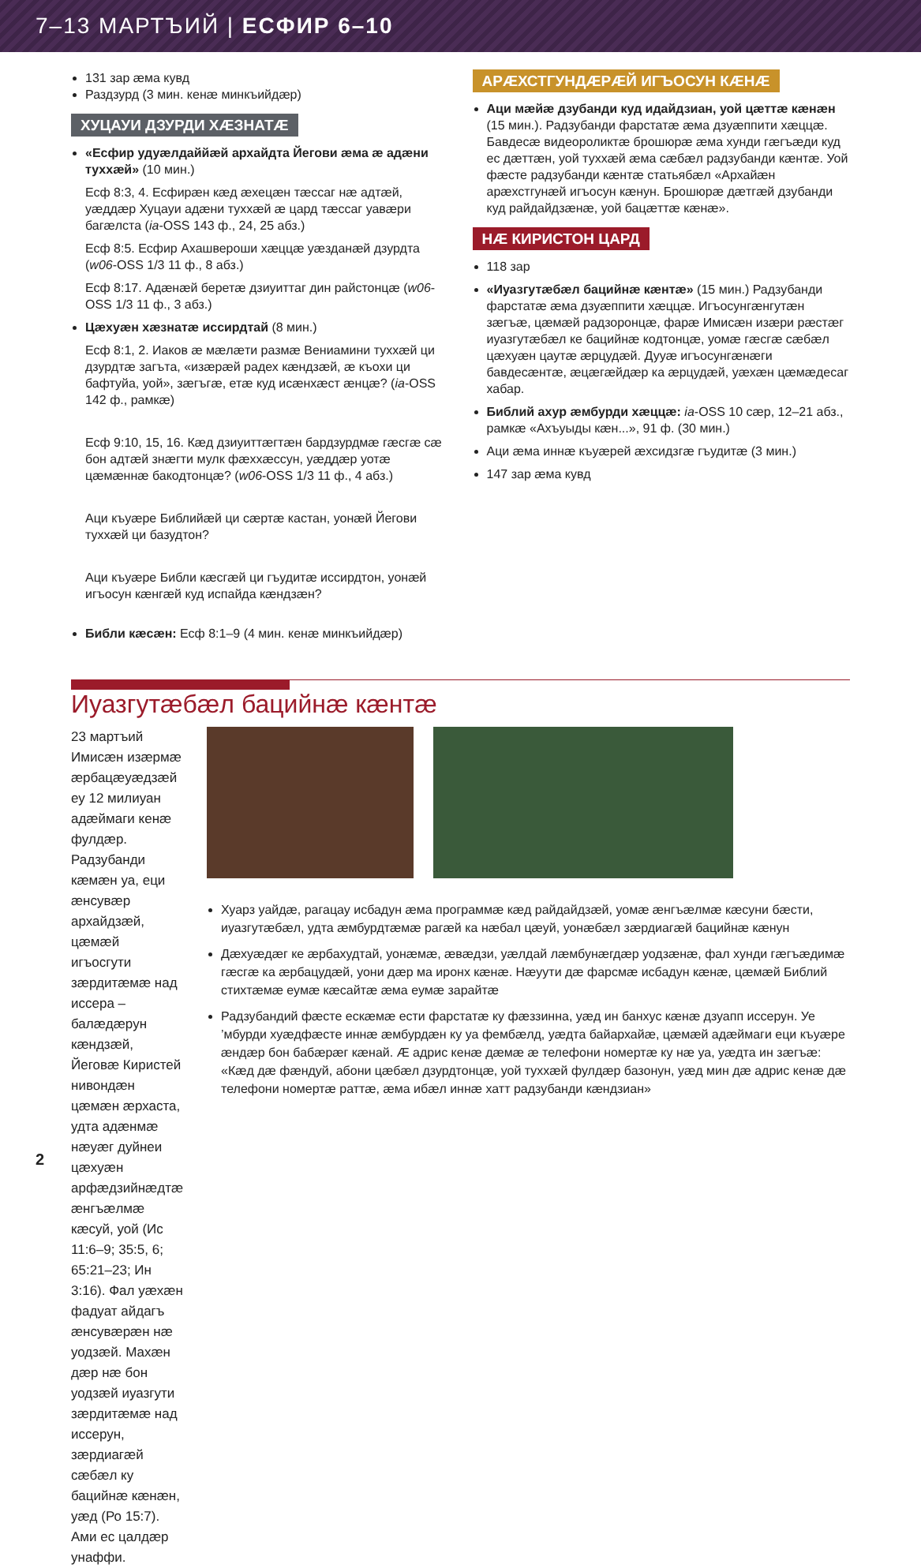7–13 МАРТЪИЙ | ЕСФИР 6–10
131 зар æма кувд
Раздзурд (3 мин. кенæ минкъийдæр)
ХУЦАУИ ДЗУРДИ ХÆЗНАТÆ
«Есфир удуæлдаййæй архайдта Йегови æма æ адæни туххæй» (10 мин.)
Есф 8:3, 4. Есфирæн кæд æхецæн тæссаг нæ адтæй, уæддæр Хуцауи адæни туххæй æ цард тæссаг уавæри багæлста (ia-OSS 143 ф., 24, 25 абз.)
Есф 8:5. Есфир Ахашвероши хæццæ уæзданæй дзурдта (w06-OSS 1/3 11 ф., 8 абз.)
Есф 8:17. Адæнæй беретæ дзиуиттаг дин райстонцæ (w06-OSS 1/3 11 ф., 3 абз.)
Цæхуæн хæзнатæ иссирдтай (8 мин.)
Есф 8:1, 2. Иаков æ мæлæти размæ Вениамини туххæй ци дзурдтæ загъта, «изæрæй радех кæндзæй, æ къохи ци бафтуйа, уой», зæгъгæ, етæ куд исæнхæст æнцæ? (ia-OSS 142 ф., рамкæ)
Есф 9:10, 15, 16. Кæд дзиуиттæгтæн бардзурдмæ гæсгæ сæ бон адтæй знæгти мулк фæххæссун, уæддæр уотæ цæмæннæ бакодтонцæ? (w06-OSS 1/3 11 ф., 4 абз.)
Аци къуæре Библийæй ци сæртæ кастан, уонæй Йегови туххæй ци базудтон?
Аци къуæре Библи кæсгæй ци гъудитæ иссирдтон, уонæй игъосун кæнгæй куд испайда кæндзæн?
Библи кæсæн: Есф 8:1–9 (4 мин. кенæ минкъийдæр)
АРÆХСТГУНДÆРÆЙ ИГЪОСУН КÆНÆ
Аци мæйæ дзубанди куд идайдзиан, уой цæттæ кæнæн (15 мин.). Радзубанди фарстатæ æма дзуæппити хæццæ. Бавдесæ видеороликтæ брошюрæ æма хунди гæгъæди куд ес дæттæн, уой туххæй æма сæбæл радзубанди кæнтæ. Уой фæсте радзубанди кæнтæ статьябæл «Архайæн арæхстгунæй игъосун кæнун. Брошюрæ дæтгæй дзубанди куд райдайдзæнæ, уой бацæттæ кæнæ».
НÆ КИРИСТОН ЦАРД
118 зар
«Иуазгутæбæл бацийнæ кæнтæ» (15 мин.) Радзубанди фарстатæ æма дзуæппити хæццæ. Игъосунгæнгутæн зæгъæ, цæмæй радзоронцæ, фарæ Имисæн изæри рæстæг иуазгутæбæл ке бацийнæ кодтонцæ, уомæ гæсгæ сæбæл цæхуæн цаутæ æрцудæй. Дууæ игъосунгæнæги бавдесæнтæ, æцæгæйдæр ка æрцудæй, уæхæн цæмæдесаг хабар.
Библий ахур æмбурди хæццæ: ia-OSS 10 сæр, 12–21 абз., рамкæ «Ахъуыды кæн...», 91 ф. (30 мин.)
Аци æма иннæ къуæрей æхсидзгæ гъудитæ (3 мин.)
147 зар æма кувд
Иуазгутæбæл бацийнæ кæнтæ
23 мартъий Имисæн изæрмæ æрбацæуæдзæй еу 12 милиуан адæймаги кенæ фулдæр. Радзубанди кæмæн уа, еци æнсувæр архайдзæй, цæмæй игъосгути зæрдитæмæ над иссера – балæдæрун кæндзæй, Йеговæ Киристей нивондæн цæмæн æрхаста, удта адæнмæ нæуæг дуйнеи цæхуæн арфæдзийнæдтæ æнгъæлмæ кæсуй, уой (Ис 11:6–9; 35:5, 6; 65:21–23; Ин 3:16). Фал уæхæн фадуат айдагъ æнсувæрæн нæ уодзæй. Махæн дæр нæ бон уодзæй иуазгути зæрдитæмæ над иссерун, зæрдиагæй сæбæл ку бацийнæ кæнæн, уæд (Ро 15:7). Ами ес цалдæр унаффи.
Хуарз уайдæ, рагацау исбадун æма программæ кæд райдайдзæй, уомæ æнгъæлмæ кæсуни бæсти, иуазгутæбæл, удта æмбурдтæмæ рагæй ка нæбал цæуй, уонæбæл зæрдиагæй бацийнæ кæнун
Дæхуæдæг ке æрбахудтай, уонæмæ, æвæдзи, уæлдай лæмбунæгдæр уодзæнæ, фал хунди гæгъæдимæ гæсгæ ка æрбацудæй, уони дæр ма иронх кæнæ. Нæуути дæ фарсмæ исбадун кæнæ, цæмæй Библий стихтæмæ еумæ кæсайтæ æма еумæ зарайтæ
Радзубандий фæсте ескæмæ ести фарстатæ ку фæззинна, уæд ин банхус кæнæ дзуапп иссерун. Уе ’мбурди хуæдфæсте иннæ æмбурдæн ку уа фембæлд, уæдта байархайæ, цæмæй адæймаги еци къуæре æндæр бон бабæрæг кæнай. Æ адрис кенæ дæмæ æ телефони номертæ ку нæ уа, уæдта ин зæгъæ: «Кæд дæ фæндуй, абони цæбæл дзурдтонцæ, уой туххæй фулдæр базонун, уæд мин дæ адрис кенæ дæ телефони номертæ раттæ, æма ибæл иннæ хатт радзубанди кæндзиан»
2